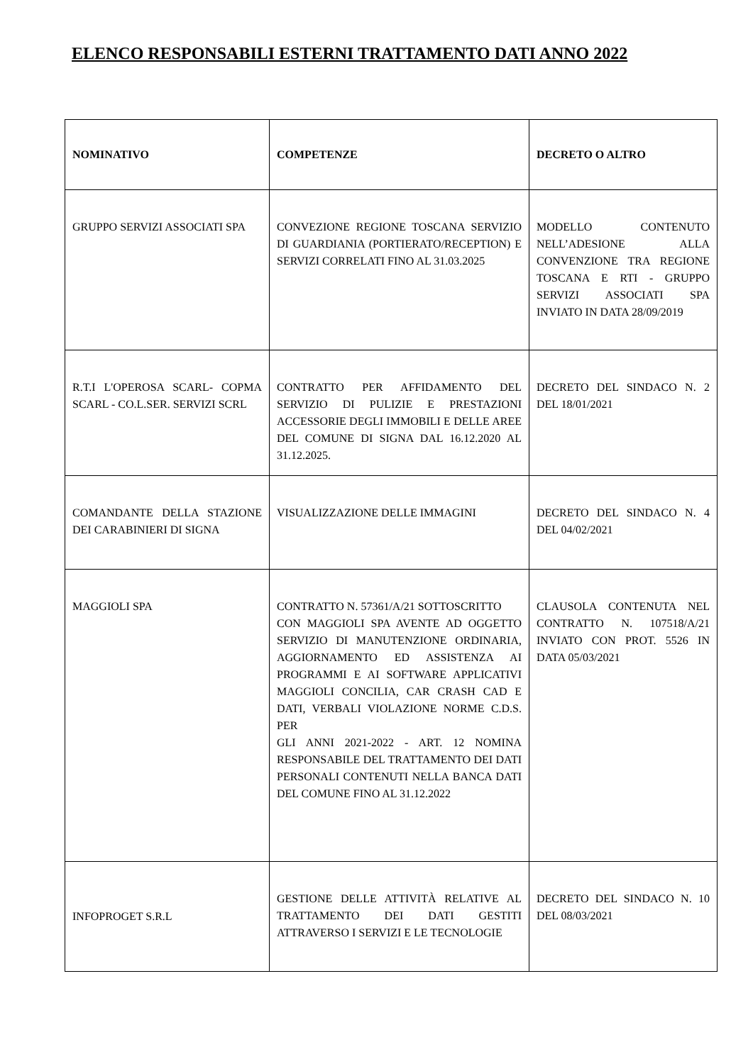ELENCO RESPONSABILI ESTERNI TRATTAMENTO DATI ANNO 2022
| NOMINATIVO | COMPETENZE | DECRETO O ALTRO |
| --- | --- | --- |
| GRUPPO SERVIZI ASSOCIATI SPA | CONVEZIONE REGIONE TOSCANA SERVIZIO DI GUARDIANIA (PORTIERATO/RECEPTION) E SERVIZI CORRELATI FINO AL 31.03.2025 | MODELLO CONTENUTO NELL’ADESIONE ALLA CONVENZIONE TRA REGIONE TOSCANA E RTI - GRUPPO SERVIZI ASSOCIATI SPA INVIATO IN DATA 28/09/2019 |
| R.T.I L'OPEROSA SCARL- COPMA SCARL - CO.L.SER. SERVIZI SCRL | CONTRATTO PER AFFIDAMENTO DEL SERVIZIO DI PULIZIE E PRESTAZIONI ACCESSORIE DEGLI IMMOBILI E DELLE AREE DEL COMUNE DI SIGNA DAL 16.12.2020 AL 31.12.2025. | DECRETO DEL SINDACO N. 2 DEL 18/01/2021 |
| COMANDANTE DELLA STAZIONE DEI CARABINIERI DI SIGNA | VISUALIZZAZIONE DELLE IMMAGINI | DECRETO DEL SINDACO N. 4 DEL 04/02/2021 |
| MAGGIOLI SPA | CONTRATTO N. 57361/A/21 SOTTOSCRITTO CON MAGGIOLI SPA AVENTE AD OGGETTO SERVIZIO DI MANUTENZIONE ORDINARIA, AGGIORNAMENTO ED ASSISTENZA AI PROGRAMMI E AI SOFTWARE APPLICATIVI MAGGIOLI CONCILIA, CAR CRASH CAD E DATI, VERBALI VIOLAZIONE NORME C.D.S. PER GLI ANNI 2021-2022 - ART. 12 NOMINA RESPONSABILE DEL TRATTAMENTO DEI DATI PERSONALI CONTENUTI NELLA BANCA DATI DEL COMUNE FINO AL 31.12.2022 | CLAUSOLA CONTENUTA NEL CONTRATTO N. 107518/A/21 INVIATO CON PROT. 5526 IN DATA 05/03/2021 |
| INFOPROGET S.R.L | GESTIONE DELLE ATTIVITÀ RELATIVE AL TRATTAMENTO DEI DATI GESTITI ATTRAVERSO I SERVIZI E LE TECNOLOGIE | DECRETO DEL SINDACO N. 10 DEL 08/03/2021 |